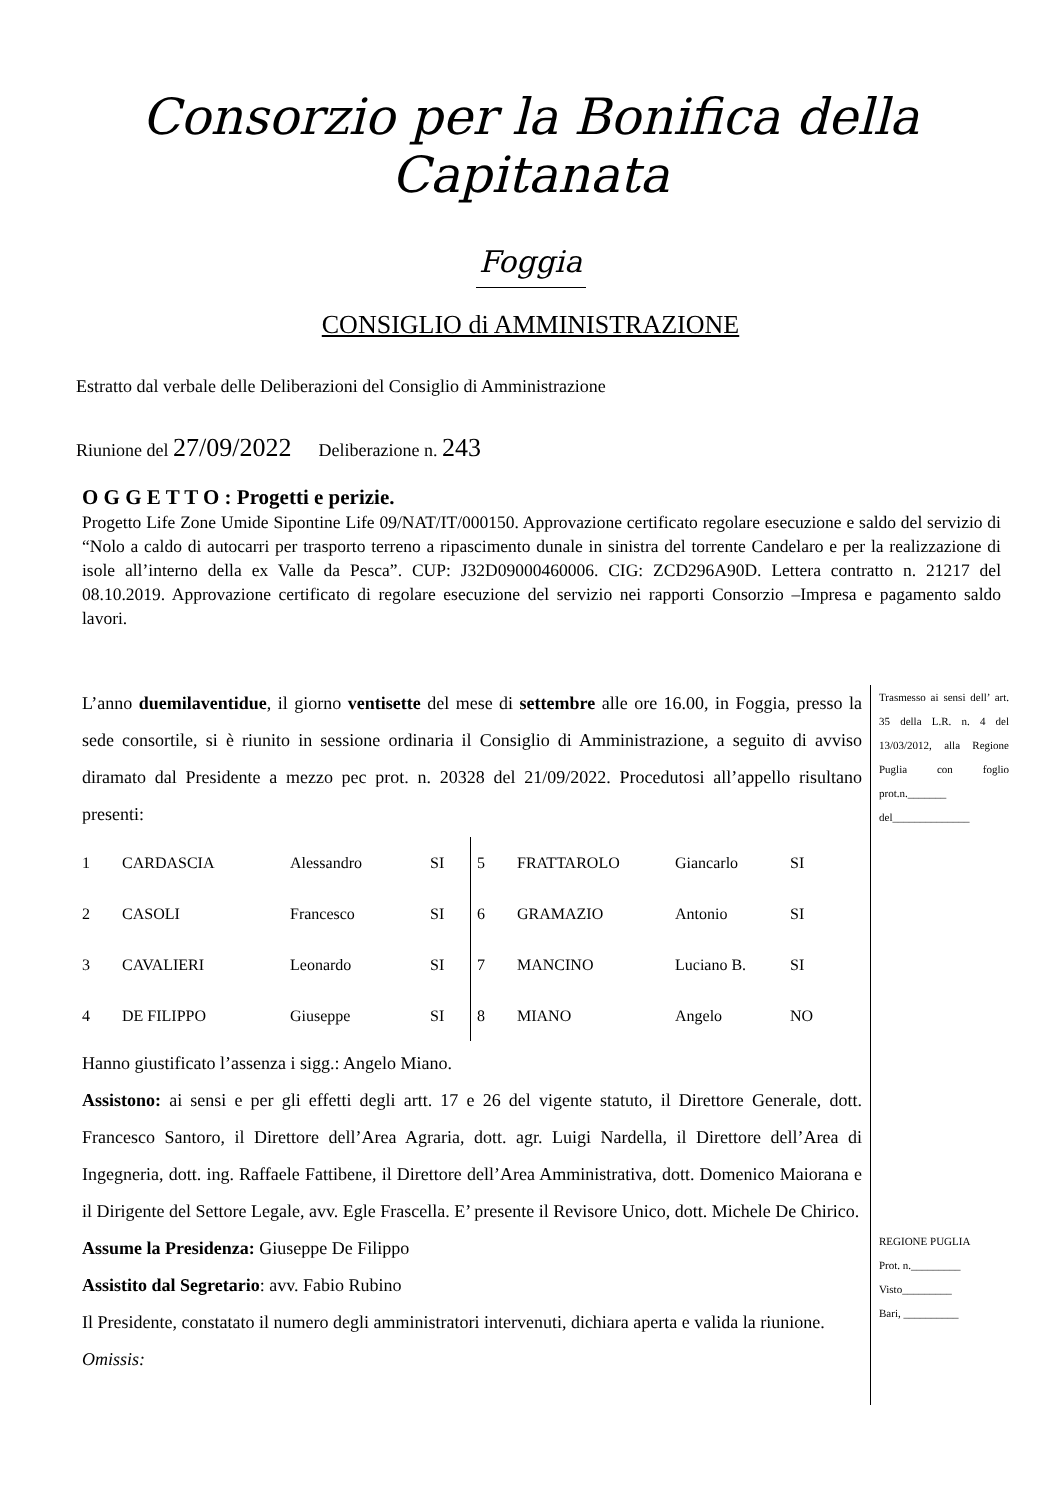Consorzio per la Bonifica della Capitanata
Foggia
CONSIGLIO di AMMINISTRAZIONE
Estratto dal verbale delle Deliberazioni del Consiglio di Amministrazione
Riunione del 27/09/2022 Deliberazione n. 243
O G G E T T O : Progetti e perizie.
Progetto Life Zone Umide Sipontine Life 09/NAT/IT/000150. Approvazione certificato regolare esecuzione e saldo del servizio di “Nolo a caldo di autocarri per trasporto terreno a ripascimento dunale in sinistra del torrente Candelaro e per la realizzazione di isole all’interno della ex Valle da Pesca”. CUP: J32D09000460006. CIG: ZCD296A90D. Lettera contratto n. 21217 del 08.10.2019. Approvazione certificato di regolare esecuzione del servizio nei rapporti Consorzio –Impresa e pagamento saldo lavori.
L’anno duemilaventidue, il giorno ventisette del mese di settembre alle ore 16.00, in Foggia, presso la sede consortile, si è riunito in sessione ordinaria il Consiglio di Amministrazione, a seguito di avviso diramato dal Presidente a mezzo pec prot. n. 20328 del 21/09/2022. Procedutosi all’appello risultano presenti:
| 1 | CARDASCIA | Alessandro | SI | 5 | FRATTAROLO | Giancarlo | SI |
| 2 | CASOLI | Francesco | SI | 6 | GRAMAZIO | Antonio | SI |
| 3 | CAVALIERI | Leonardo | SI | 7 | MANCINO | Luciano B. | SI |
| 4 | DE FILIPPO | Giuseppe | SI | 8 | MIANO | Angelo | NO |
Hanno giustificato l’assenza i sigg.: Angelo Miano.
Assistono: ai sensi e per gli effetti degli artt. 17 e 26 del vigente statuto, il Direttore Generale, dott. Francesco Santoro, il Direttore dell’Area Agraria, dott. agr. Luigi Nardella, il Direttore dell’Area di Ingegneria, dott. ing. Raffaele Fattibene, il Direttore dell’Area Amministrativa, dott. Domenico Maiorana e il Dirigente del Settore Legale, avv. Egle Frascella. E’ presente il Revisore Unico, dott. Michele De Chirico.
Assume la Presidenza: Giuseppe De Filippo
Assistito dal Segretario: avv. Fabio Rubino
Il Presidente, constatato il numero degli amministratori intervenuti, dichiara aperta e valida la riunione.
Omissis:
Trasmesso ai sensi dell’ art. 35 della L.R. n. 4 del 13/03/2012, alla Regione Puglia con foglio prot.n._______ del______________
REGIONE PUGLIA
Prot. n._________
Visto_________
Bari, __________